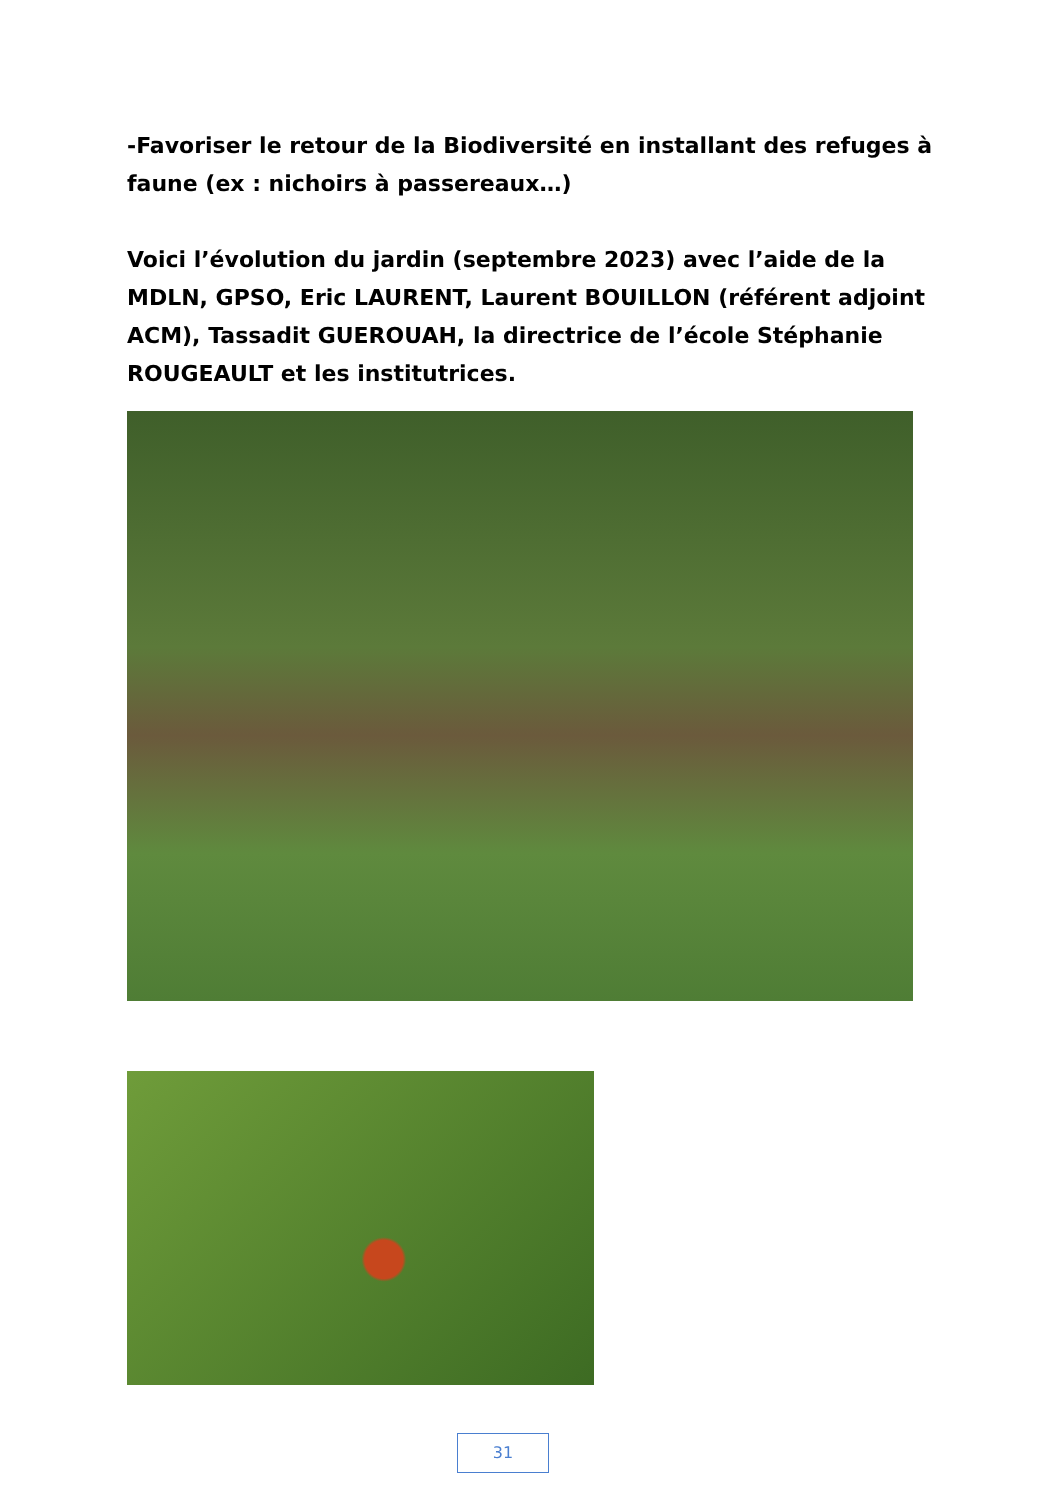-Favoriser le retour de la Biodiversité en installant des refuges à faune (ex : nichoirs à passereaux…)
Voici l’évolution du jardin (septembre 2023) avec l’aide de la MDLN, GPSO, Eric LAURENT, Laurent BOUILLON (référent adjoint ACM), Tassadit GUEROUAH, la directrice de l’école Stéphanie ROUGEAULT et les institutrices.
31